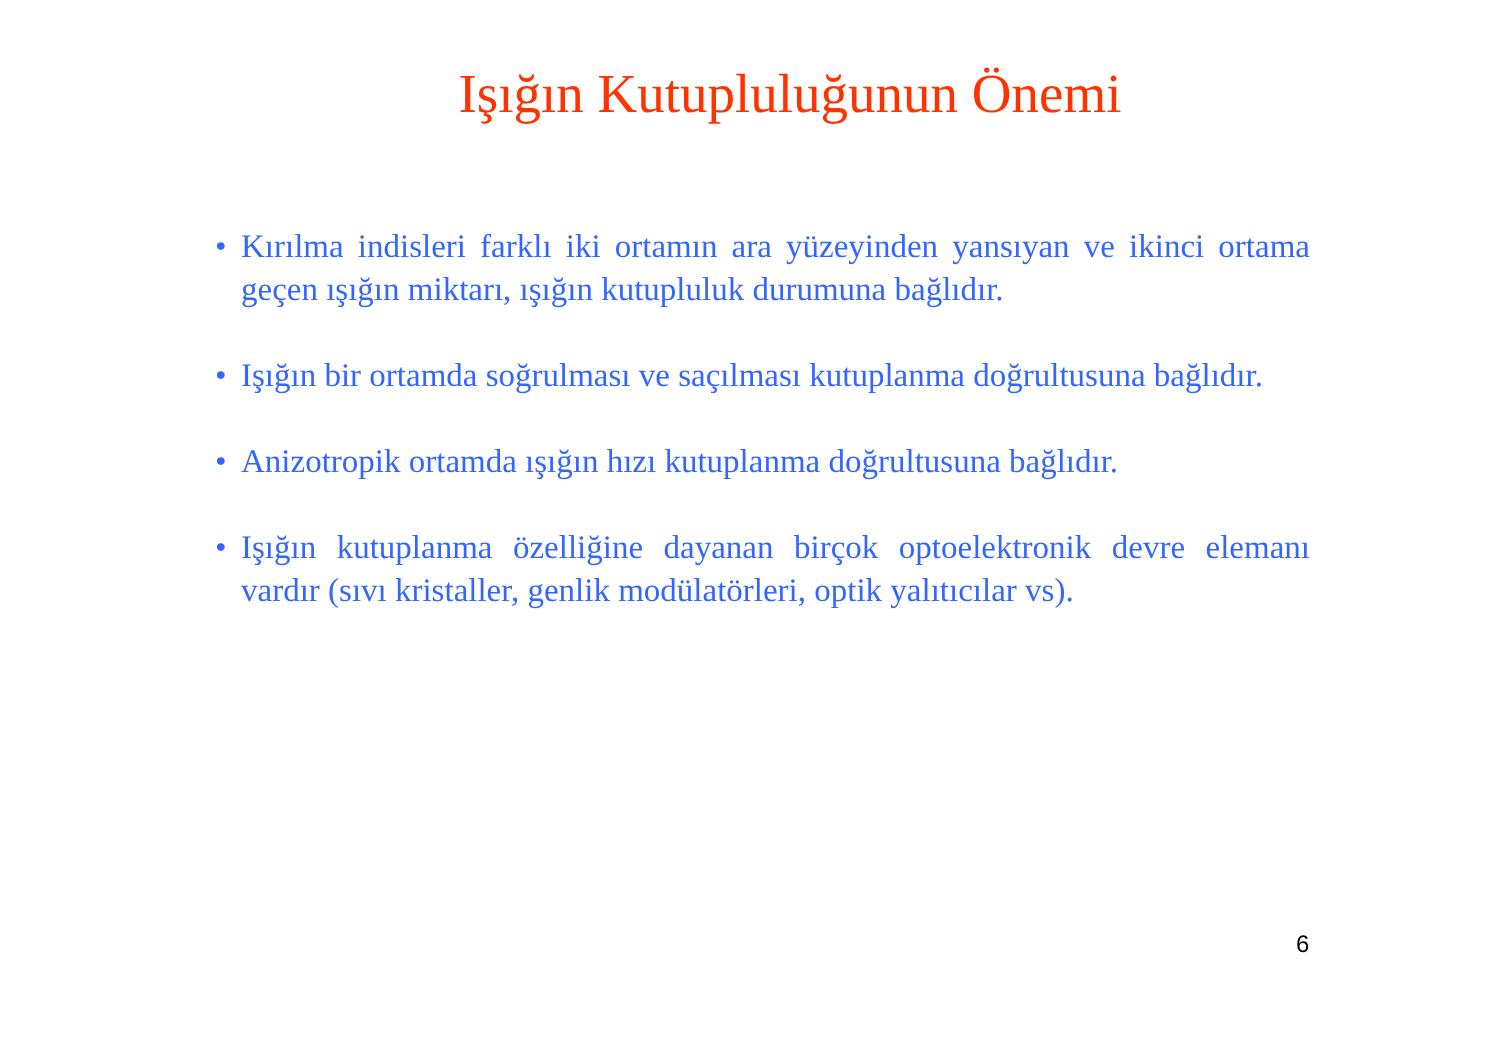Işığın Kutupluluğunun Önemi
• Kırılma indisleri farklı iki ortamın ara yüzeyinden yansıyan ve ikinci ortama geçen ışığın miktarı, ışığın kutupluluk durumuna bağlıdır.
• Işığın bir ortamda soğrulması ve saçılması kutuplanma doğrultusuna bağlıdır.
• Anizotropik ortamda ışığın hızı kutuplanma doğrultusuna bağlıdır.
• Işığın kutuplanma özelliğine dayanan birçok optoelektronik devre elemanı vardır (sıvı kristaller, genlik modülatörleri, optik yalıtıcılar vs).
6